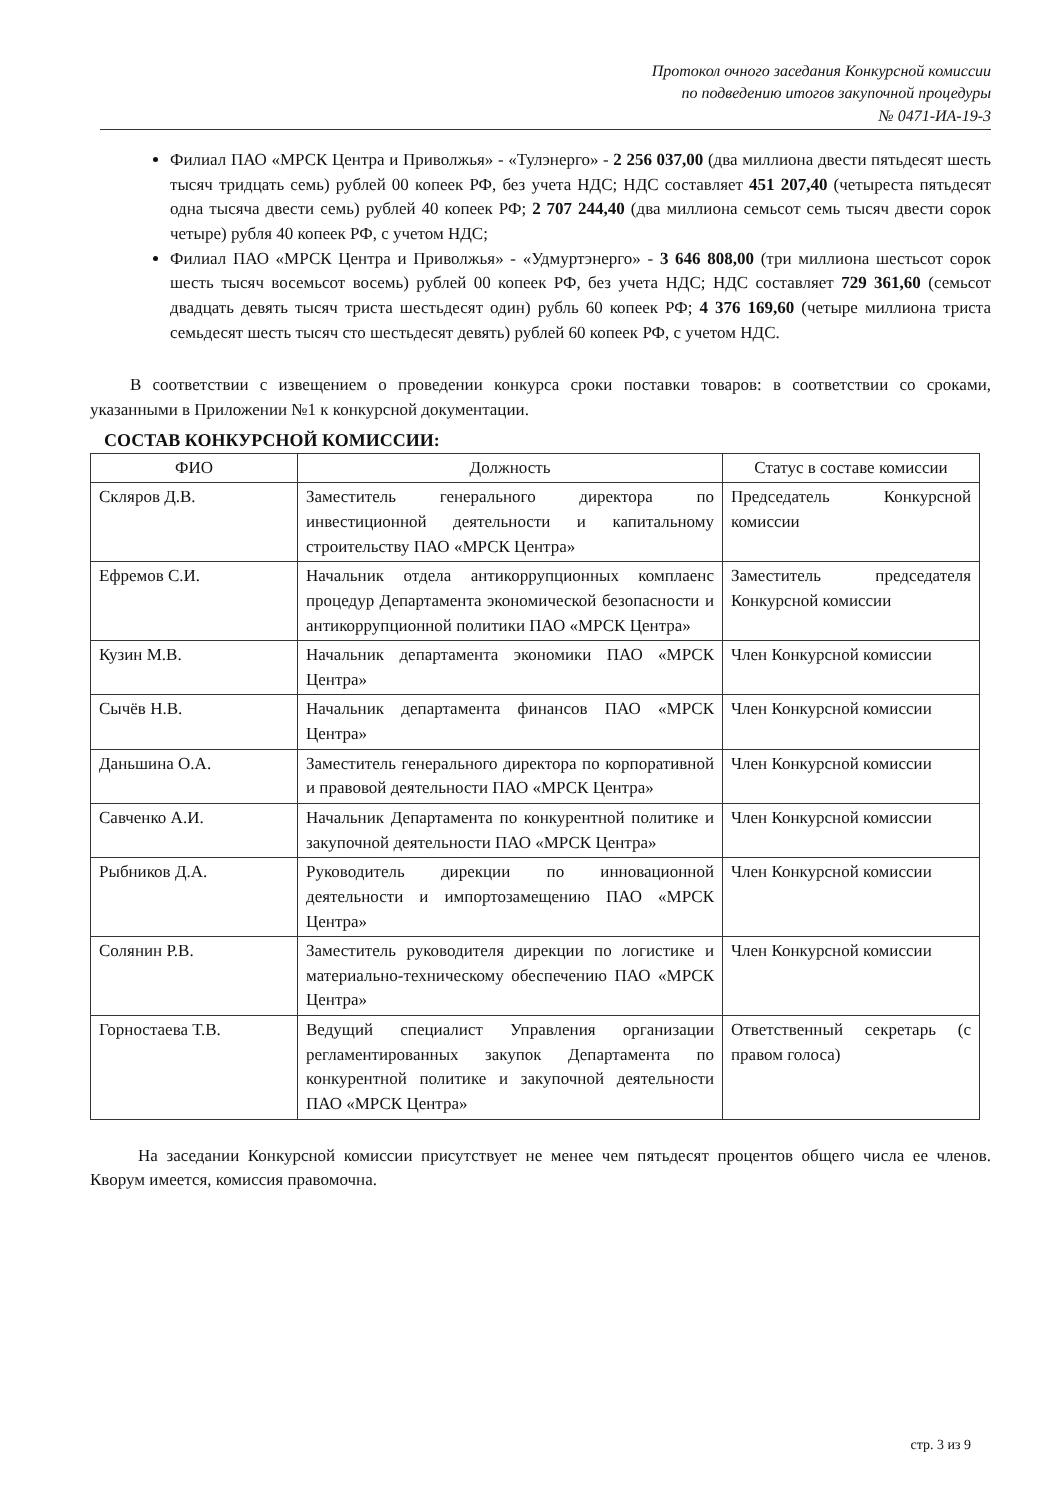Протокол очного заседания Конкурсной комиссии
по подведению итогов закупочной процедуры
№ 0471-ИА-19-3
Филиал ПАО «МРСК Центра и Приволжья» - «Тулэнерго» - 2 256 037,00 (два миллиона двести пятьдесят шесть тысяч тридцать семь) рублей 00 копеек РФ, без учета НДС; НДС составляет 451 207,40 (четыреста пятьдесят одна тысяча двести семь) рублей 40 копеек РФ; 2 707 244,40 (два миллиона семьсот семь тысяч двести сорок четыре) рубля 40 копеек РФ, с учетом НДС;
Филиал ПАО «МРСК Центра и Приволжья» - «Удмуртэнерго» - 3 646 808,00 (три миллиона шестьсот сорок шесть тысяч восемьсот восемь) рублей 00 копеек РФ, без учета НДС; НДС составляет 729 361,60 (семьсот двадцать девять тысяч триста шестьдесят один) рубль 60 копеек РФ; 4 376 169,60 (четыре миллиона триста семьдесят шесть тысяч сто шестьдесят девять) рублей 60 копеек РФ, с учетом НДС.
В соответствии с извещением о проведении конкурса сроки поставки товаров: в соответствии со сроками, указанными в Приложении №1 к конкурсной документации.
СОСТАВ КОНКУРСНОЙ КОМИССИИ:
| ФИО | Должность | Статус в составе комиссии |
| --- | --- | --- |
| Скляров Д.В. | Заместитель генерального директора по инвестиционной деятельности и капитальному строительству ПАО «МРСК Центра» | Председатель Конкурсной комиссии |
| Ефремов С.И. | Начальник отдела антикоррупционных комплаенс процедур Департамента экономической безопасности и антикоррупционной политики ПАО «МРСК Центра» | Заместитель председателя Конкурсной комиссии |
| Кузин М.В. | Начальник департамента экономики ПАО «МРСК Центра» | Член Конкурсной комиссии |
| Сычёв Н.В. | Начальник департамента финансов ПАО «МРСК Центра» | Член Конкурсной комиссии |
| Даньшина О.А. | Заместитель генерального директора по корпоративной и правовой деятельности ПАО «МРСК Центра» | Член Конкурсной комиссии |
| Савченко А.И. | Начальник Департамента по конкурентной политике и закупочной деятельности ПАО «МРСК Центра» | Член Конкурсной комиссии |
| Рыбников Д.А. | Руководитель дирекции по инновационной деятельности и импортозамещению ПАО «МРСК Центра» | Член Конкурсной комиссии |
| Солянин Р.В. | Заместитель руководителя дирекции по логистике и материально-техническому обеспечению ПАО «МРСК Центра» | Член Конкурсной комиссии |
| Горностаева Т.В. | Ведущий специалист Управления организации регламентированных закупок Департамента по конкурентной политике и закупочной деятельности ПАО «МРСК Центра» | Ответственный секретарь (с правом голоса) |
На заседании Конкурсной комиссии присутствует не менее чем пятьдесят процентов общего числа ее членов. Кворум имеется, комиссия правомочна.
стр. 3 из 9